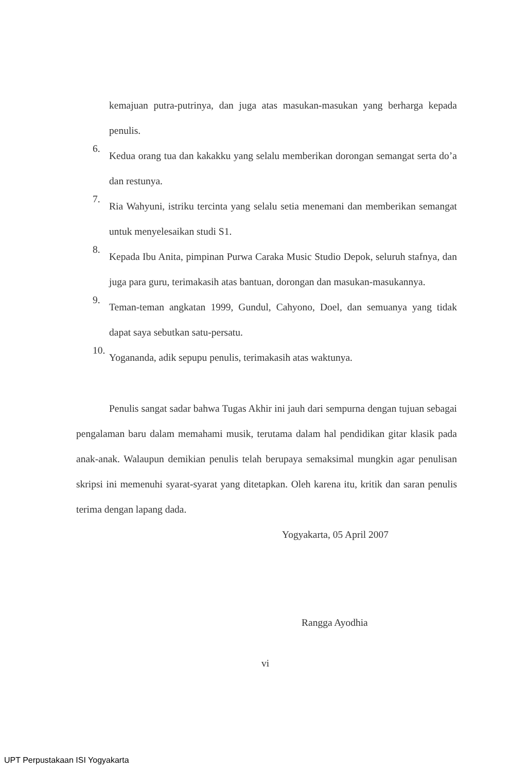kemajuan putra-putrinya, dan juga atas masukan-masukan yang berharga kepada penulis.
6.
Kedua orang tua dan kakakku yang selalu memberikan dorongan semangat serta do’a dan restunya.
7.
Ria Wahyuni, istriku tercinta yang selalu setia menemani dan memberikan semangat untuk menyelesaikan studi S1.
8.
Kepada Ibu Anita, pimpinan Purwa Caraka Music Studio Depok, seluruh stafnya, dan juga para guru, terimakasih atas bantuan, dorongan dan masukan-masukannya.
9.
Teman-teman angkatan 1999, Gundul, Cahyono, Doel, dan semuanya yang tidak dapat saya sebutkan satu-persatu.
10.
Yogananda, adik sepupu penulis, terimakasih atas waktunya.
Penulis sangat sadar bahwa Tugas Akhir ini jauh dari sempurna dengan tujuan sebagai pengalaman baru dalam memahami musik, terutama dalam hal pendidikan gitar klasik pada anak-anak. Walaupun demikian penulis telah berupaya semaksimal mungkin agar penulisan skripsi ini memenuhi syarat-syarat yang ditetapkan. Oleh karena itu, kritik dan saran penulis terima dengan lapang dada.
Yogyakarta, 05 April 2007
Rangga Ayodhia
vi
UPT Perpustakaan ISI Yogyakarta